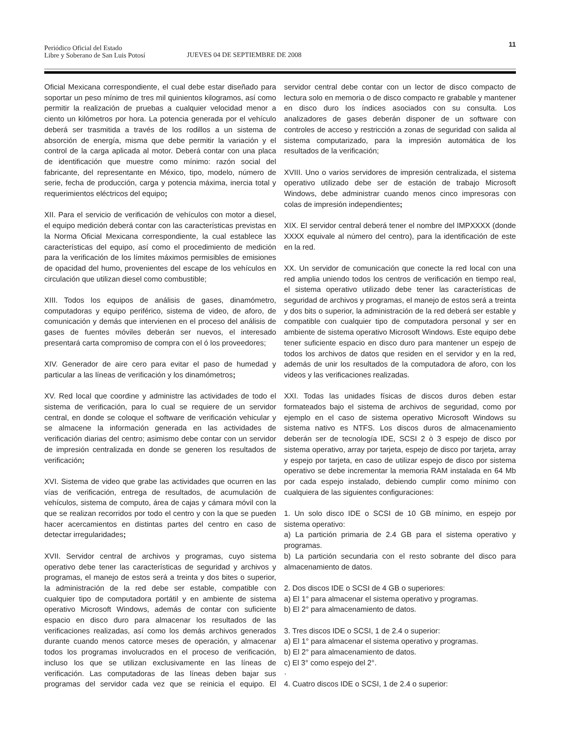Periódico Oficial del Estado
Libre y Soberano de San Luis Potosí
JUEVES 04 DE SEPTIEMBRE DE 2008
11
Oficial Mexicana correspondiente, el cual debe estar diseñado para soportar un peso mínimo de tres mil quinientos kilogramos, así como permitir la realización de pruebas a cualquier velocidad menor a ciento un kilómetros por hora. La potencia generada por el vehículo deberá ser trasmitida a través de los rodillos a un sistema de absorción de energía, misma que debe permitir la variación y el control de la carga aplicada al motor. Deberá contar con una placa de identificación que muestre como mínimo: razón social del fabricante, del representante en México, tipo, modelo, número de serie, fecha de producción, carga y potencia máxima, inercia total y requerimientos eléctricos del equipo;
XII. Para el servicio de verificación de vehículos con motor a diesel, el equipo medición deberá contar con las características previstas en la Norma Oficial Mexicana correspondiente, la cual establece las características del equipo, así como el procedimiento de medición para la verificación de los límites máximos permisibles de emisiones de opacidad del humo, provenientes del escape de los vehículos en circulación que utilizan diesel como combustible;
XIII. Todos los equipos de análisis de gases, dinamómetro, computadoras y equipo periférico, sistema de video, de aforo, de comunicación y demás que intervienen en el proceso del análisis de gases de fuentes móviles deberán ser nuevos, el interesado presentará carta compromiso de compra con el ó los proveedores;
XIV. Generador de aire cero para evitar el paso de humedad y particular a las líneas de verificación y los dinamómetros;
XV. Red local que coordine y administre las actividades de todo el sistema de verificación, para lo cual se requiere de un servidor central, en donde se coloque el software de verificación vehicular y se almacene la información generada en las actividades de verificación diarias del centro; asimismo debe contar con un servidor de impresión centralizada en donde se generen los resultados de verificación;
XVI. Sistema de video que grabe las actividades que ocurren en las vías de verificación, entrega de resultados, de acumulación de vehículos, sistema de computo, área de cajas y cámara móvil con la que se realizan recorridos por todo el centro y con la que se pueden hacer acercamientos en distintas partes del centro en caso de detectar irregularidades;
XVII. Servidor central de archivos y programas, cuyo sistema operativo debe tener las características de seguridad y archivos y programas, el manejo de estos será a treinta y dos bites o superior, la administración de la red debe ser estable, compatible con cualquier tipo de computadora portátil y en ambiente de sistema operativo Microsoft Windows, además de contar con suficiente espacio en disco duro para almacenar los resultados de las verificaciones realizadas, así como los demás archivos generados durante cuando menos catorce meses de operación, y almacenar todos los programas involucrados en el proceso de verificación, incluso los que se utilizan exclusivamente en las líneas de verificación. Las computadoras de las líneas deben bajar sus programas del servidor cada vez que se reinicia el equipo. El servidor central debe contar con un lector de disco compacto de lectura solo en memoria o de disco compacto re grabable y mantener en disco duro los índices asociados con su consulta. Los analizadores de gases deberán disponer de un software con controles de acceso y restricción a zonas de seguridad con salida al sistema computarizado, para la impresión automática de los resultados de la verificación;
XVIII. Uno o varios servidores de impresión centralizada, el sistema operativo utilizado debe ser de estación de trabajo Microsoft Windows, debe administrar cuando menos cinco impresoras con colas de impresión independientes;
XIX. El servidor central deberá tener el nombre del IMPXXXX (donde XXXX equivale al número del centro), para la identificación de este en la red.
XX. Un servidor de comunicación que conecte la red local con una red amplia uniendo todos los centros de verificación en tiempo real, el sistema operativo utilizado debe tener las características de seguridad de archivos y programas, el manejo de estos será a treinta y dos bits o superior, la administración de la red deberá ser estable y compatible con cualquier tipo de computadora personal y ser en ambiente de sistema operativo Microsoft Windows. Este equipo debe tener suficiente espacio en disco duro para mantener un espejo de todos los archivos de datos que residen en el servidor y en la red, además de unir los resultados de la computadora de aforo, con los videos y las verificaciones realizadas.
XXI. Todas las unidades físicas de discos duros deben estar formateados bajo el sistema de archivos de seguridad, como por ejemplo en el caso de sistema operativo Microsoft Windows su sistema nativo es NTFS. Los discos duros de almacenamiento deberán ser de tecnología IDE, SCSI 2 ò 3 espejo de disco por sistema operativo, array por tarjeta, espejo de disco por tarjeta, array y espejo por tarjeta, en caso de utilizar espejo de disco por sistema operativo se debe incrementar la memoria RAM instalada en 64 Mb por cada espejo instalado, debiendo cumplir como mínimo con cualquiera de las siguientes configuraciones:
1. Un solo disco IDE o SCSI de 10 GB mínimo, en espejo por sistema operativo:
a) La partición primaria de 2.4 GB para el sistema operativo y programas.
b) La partición secundaria con el resto sobrante del disco para almacenamiento de datos.
2. Dos discos IDE o SCSI de 4 GB o superiores:
a) El 1° para almacenar el sistema operativo y programas.
b) El 2° para almacenamiento de datos.
3. Tres discos IDE o SCSI, 1 de 2.4 o superior:
a) El 1° para almacenar el sistema operativo y programas.
b) El 2° para almacenamiento de datos.
c) El 3° como espejo del 2°.
·
4. Cuatro discos IDE o SCSI, 1 de 2.4 o superior: